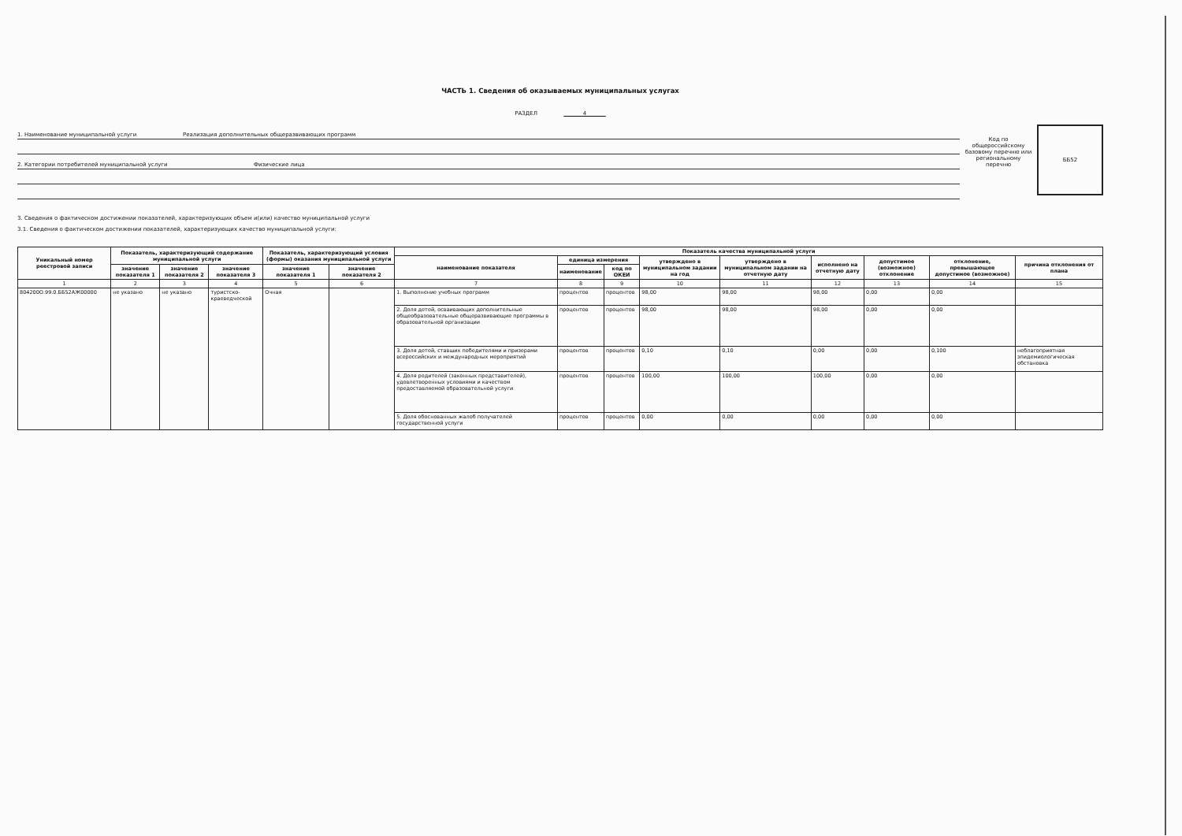ЧАСТЬ 1. Сведения об оказываемых муниципальных услугах
РАЗДЕЛ 4
1. Наименование муниципальной услуги Реализация дополнительных общеразвивающих программ
2. Категории потребителей муниципальной услуги Физические лица
Код по общероссийскому базовому перечню или региональному перечню
ББ52
3. Сведения о фактическом достижении показателей, характеризующих объем и(или) качество муниципальной услуги
3.1. Сведения о фактическом достижении показателей, характеризующих качество муниципальной услуги:
| Уникальный номер реестровой записи | Показатель, характеризующий содержание муниципальной услуги | | | Показатель, характеризующий условия (формы) оказания муниципальной услуги | | Показатель качества муниципальной услуги | | | | | | | | |
| --- | --- | --- | --- | --- | --- | --- | --- | --- | --- | --- | --- | --- | --- | --- |
| | | | | | | наименование показателя | единица измерения | | утверждено в муниципальном задании на год | утверждено в муниципальном задании на отчетную дату | исполнено на отчетную дату | допустимое (возможное) отклонение | отклонение, превышающее допустимое (возможное) | причина отклонения от плана |
| | значение показателя 1 | значение показателя 2 | значение показателя 3 | значение показателя 1 | значение показателя 2 | | наименование | код по ОКЕИ | | | | | | |
| 1 | 2 | 3 | 4 | 5 | 6 | 7 | 8 | 9 | 10 | 11 | 12 | 13 | 14 | 15 |
| 804200О.99.0.ББ52АЖ00000 | не указано | не указано | туристско-краеведческой | Очная | | 1. Выполнение учебных программ | процентов | процентов | 98,00 | 98,00 | 98,00 | 0,00 | 0,00 | |
| | | | | | | 2. Доля детей, осваивающих дополнительные общеобразовательные общеразвивающие программы в образовательной организации | процентов | процентов | 98,00 | 98,00 | 98,00 | 0,00 | 0,00 | |
| | | | | | | 3. Доля детей, ставших победителями и призерами всероссийских и международных мероприятий | процентов | процентов | 0,10 | 0,10 | 0,00 | 0,00 | 0,100 | неблагоприятная эпидемиологическая обстановка |
| | | | | | | 4. Доля родителей (законных представителей), удовлетворенных условиями и качеством предоставляемой образовательной услуги | процентов | процентов | 100,00 | 100,00 | 100,00 | 0,00 | 0,00 | |
| | | | | | | 5. Доля обоснованных жалоб получателей государственной услуги | процентов | процентов | 0,00 | 0,00 | 0,00 | 0,00 | 0,00 | |